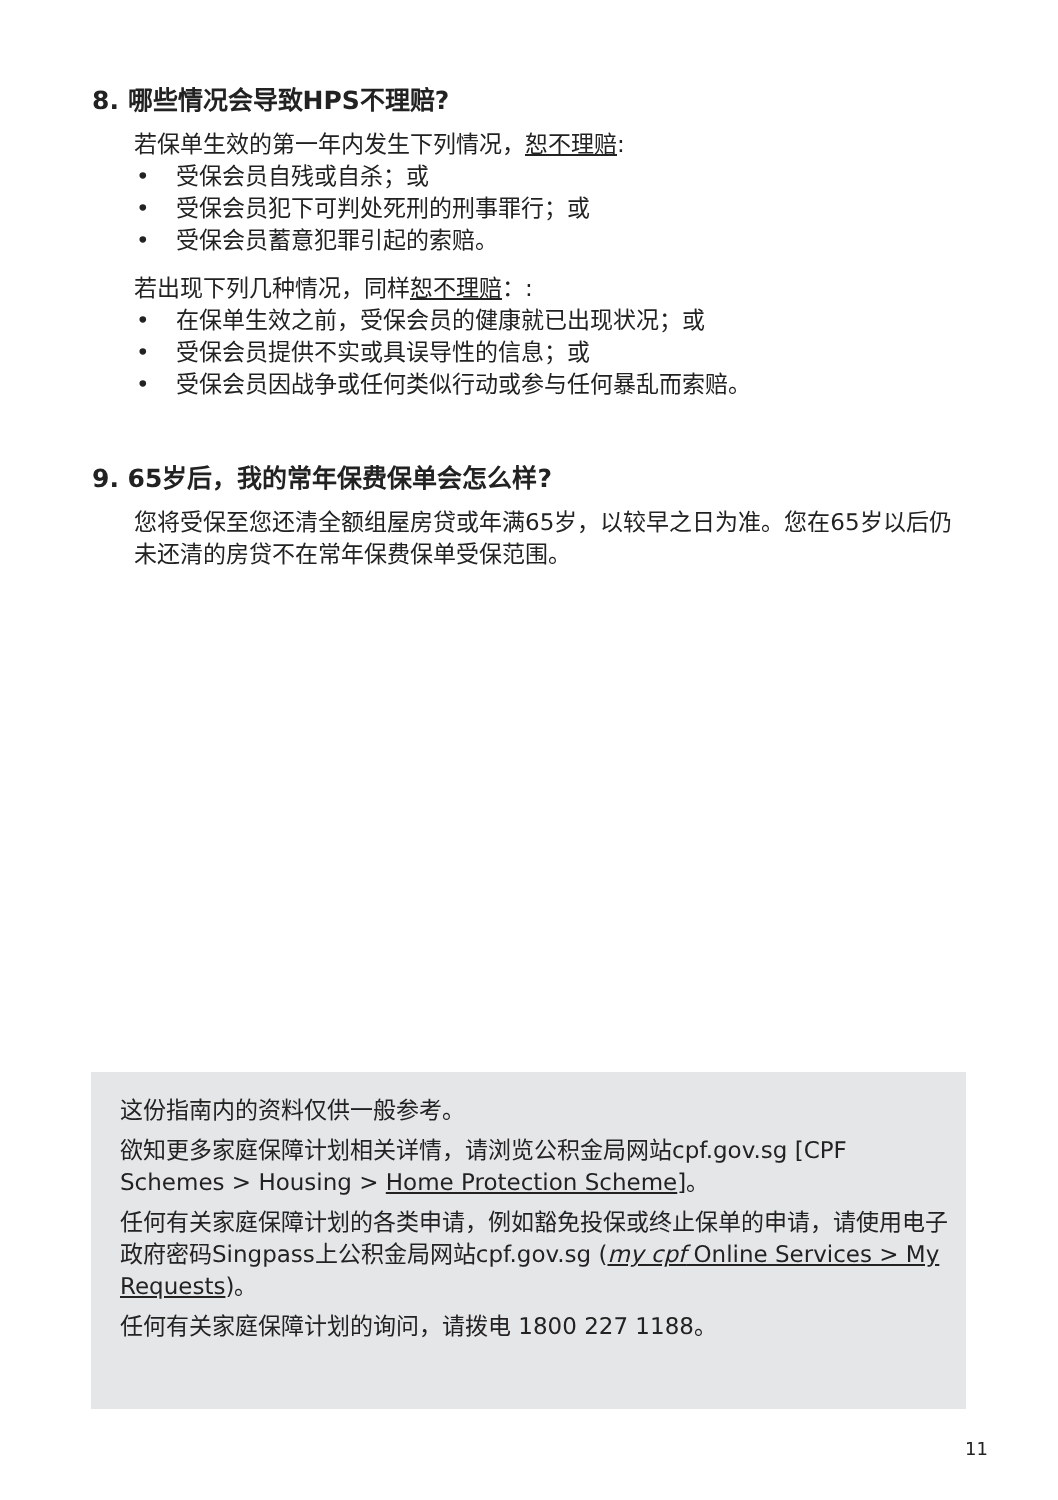8. 哪些情况会导致HPS不理赔?
若保单生效的第一年内发生下列情况，恕不理赔:
• 受保会员自残或自杀；或
• 受保会员犯下可判处死刑的刑事罪行；或
• 受保会员蓄意犯罪引起的索赔。
若出现下列几种情况，同样恕不理赔：:
• 在保单生效之前，受保会员的健康就已出现状况；或
• 受保会员提供不实或具误导性的信息；或
• 受保会员因战争或任何类似行动或参与任何暴乱而索赔。
9. 65岁后，我的常年保费保单会怎么样?
您将受保至您还清全额组屋房贷或年满65岁，以较早之日为准。您在65岁以后仍未还清的房贷不在常年保费保单受保范围。
这份指南内的资料仅供一般参考。
欲知更多家庭保障计划相关详情，请浏览公积金局网站cpf.gov.sg [CPF Schemes > Housing > Home Protection Scheme]。
任何有关家庭保障计划的各类申请，例如豁免投保或终止保单的申请，请使用电子政府密码Singpass上公积金局网站cpf.gov.sg (my cpf Online Services > My Requests)。
任何有关家庭保障计划的询问，请拨电 1800 227 1188。
11